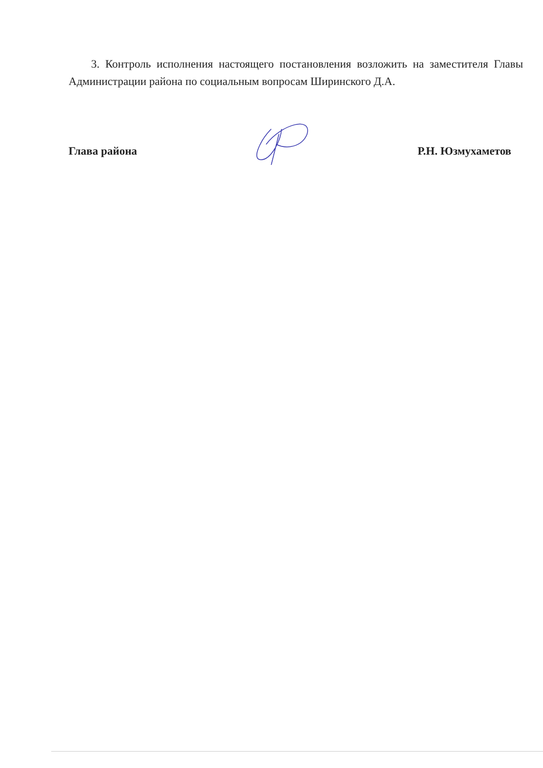3. Контроль исполнения настоящего постановления возложить на заместителя Главы Администрации района по социальным вопросам Ширинского Д.А.
Глава района Р.Н. Юзмухаметов